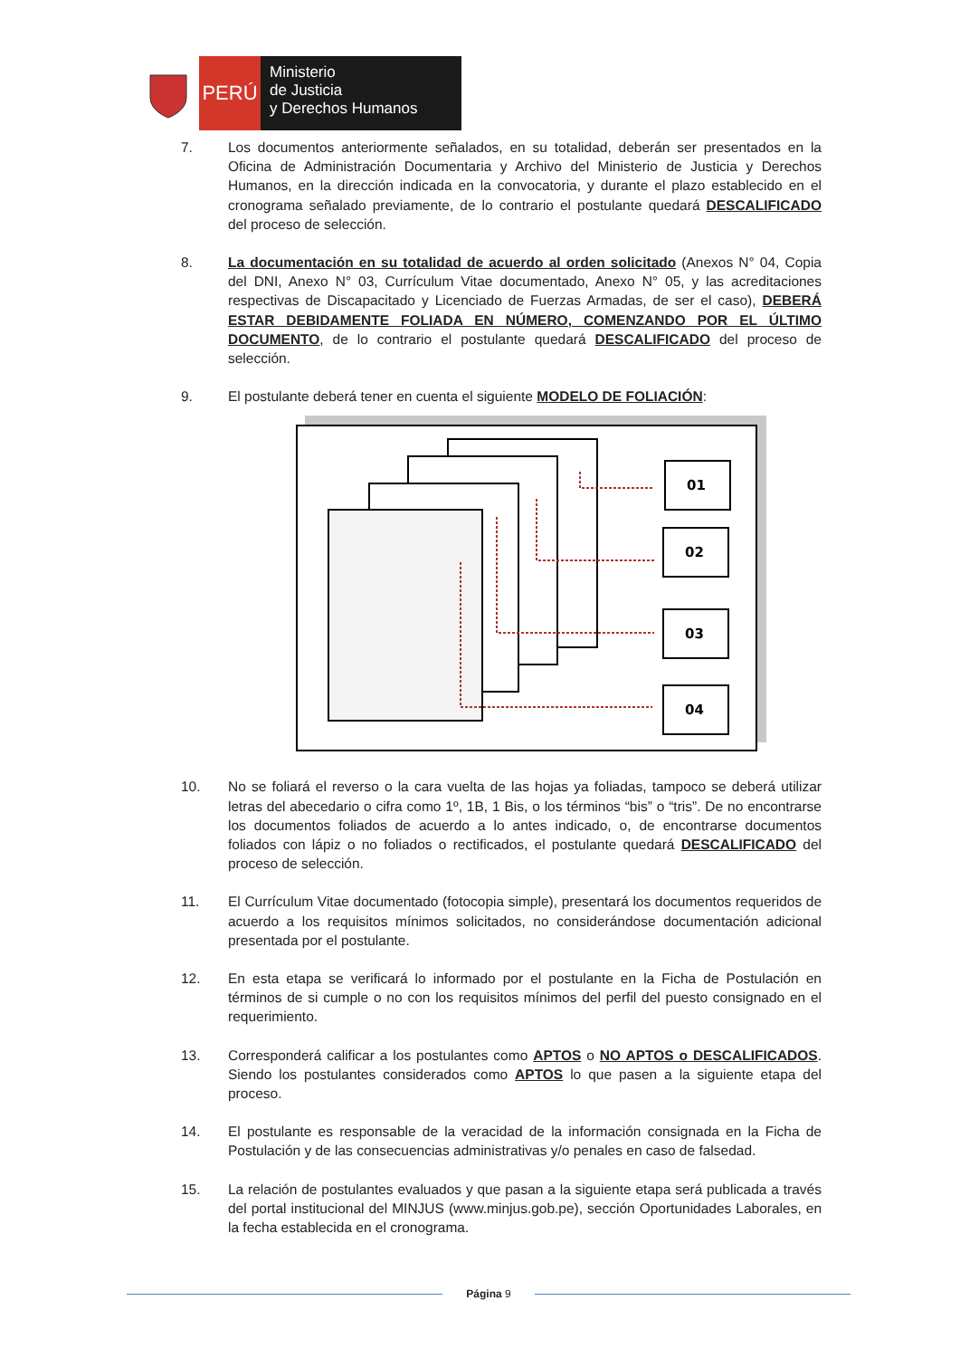PERÚ
Ministerio
de Justicia
y Derechos Humanos
7. Los documentos anteriormente señalados, en su totalidad, deberán ser presentados en la Oficina de Administración Documentaria y Archivo del Ministerio de Justicia y Derechos Humanos, en la dirección indicada en la convocatoria, y durante el plazo establecido en el cronograma señalado previamente, de lo contrario el postulante quedará DESCALIFICADO del proceso de selección.
8. La documentación en su totalidad de acuerdo al orden solicitado (Anexos N° 04, Copia del DNI, Anexo N° 03, Currículum Vitae documentado, Anexo N° 05, y las acreditaciones respectivas de Discapacitado y Licenciado de Fuerzas Armadas, de ser el caso), DEBERÁ ESTAR DEBIDAMENTE FOLIADA EN NÚMERO, COMENZANDO POR EL ÚLTIMO DOCUMENTO, de lo contrario el postulante quedará DESCALIFICADO del proceso de selección.
9. El postulante deberá tener en cuenta el siguiente MODELO DE FOLIACIÓN:
01
02
03
04
10. No se foliará el reverso o la cara vuelta de las hojas ya foliadas, tampoco se deberá utilizar letras del abecedario o cifra como 1º, 1B, 1 Bis, o los términos “bis” o “tris”. De no encontrarse los documentos foliados de acuerdo a lo antes indicado, o, de encontrarse documentos foliados con lápiz o no foliados o rectificados, el postulante quedará DESCALIFICADO del proceso de selección.
11. El Currículum Vitae documentado (fotocopia simple), presentará los documentos requeridos de acuerdo a los requisitos mínimos solicitados, no considerándose documentación adicional presentada por el postulante.
12. En esta etapa se verificará lo informado por el postulante en la Ficha de Postulación en términos de si cumple o no con los requisitos mínimos del perfil del puesto consignado en el requerimiento.
13. Corresponderá calificar a los postulantes como APTOS o NO APTOS o DESCALIFICADOS. Siendo los postulantes considerados como APTOS lo que pasen a la siguiente etapa del proceso.
14. El postulante es responsable de la veracidad de la información consignada en la Ficha de Postulación y de las consecuencias administrativas y/o penales en caso de falsedad.
15. La relación de postulantes evaluados y que pasan a la siguiente etapa será publicada a través del portal institucional del MINJUS (www.minjus.gob.pe), sección Oportunidades Laborales, en la fecha establecida en el cronograma.
Página 9